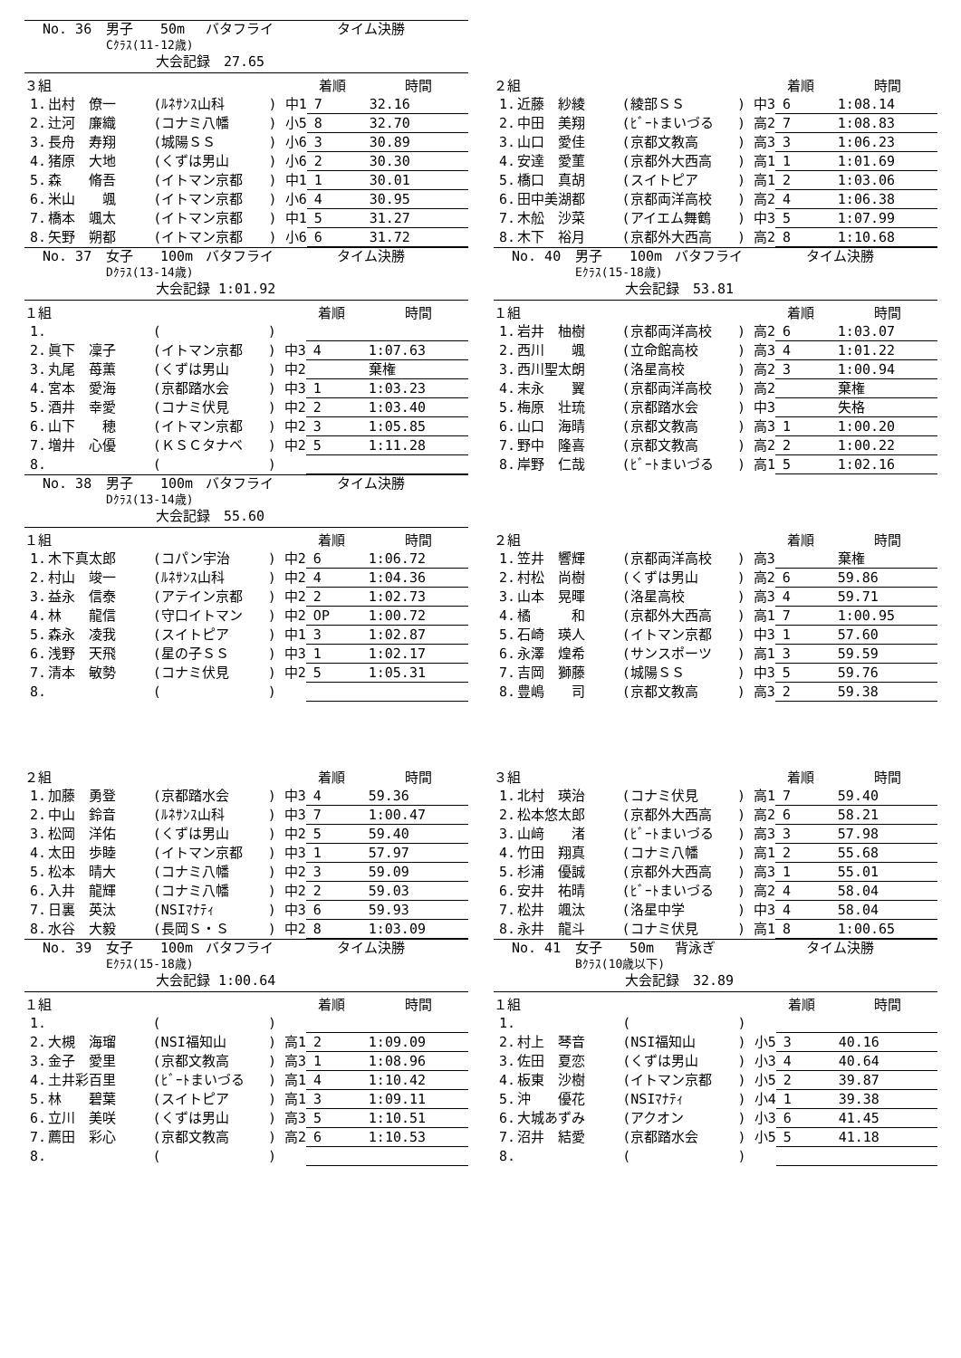No. 36 男子 50m バタフライ タイム決勝
Cｸﾗｽ(11-12歳)
大会記録　27.65
| ３組 | | | | 着順 | 時間 |
| --- | --- | --- | --- | --- | --- |
| 1. | 出村 僚一 | (ﾙﾈｻﾝｽ山科 | ) 中1 | 7 | 32.16 |
| 2. | 辻河 廉織 | (コナミ八幡 | ) 小5 | 8 | 32.70 |
| 3. | 長舟 寿翔 | (城陽ＳＳ | ) 小6 | 3 | 30.89 |
| 4. | 猪原 大地 | (くずは男山 | ) 小6 | 2 | 30.30 |
| 5. | 森 脩吾 | (イトマン京都 | ) 中1 | 1 | 30.01 |
| 6. | 米山 颯 | (イトマン京都 | ) 小6 | 4 | 30.95 |
| 7. | 橋本 颯太 | (イトマン京都 | ) 中1 | 5 | 31.27 |
| 8. | 矢野 朔都 | (イトマン京都 | ) 小6 | 6 | 31.72 |
No. 37 女子 100m バタフライ タイム決勝
Dｸﾗｽ(13-14歳)
大会記録 1:01.92
| １組 | | | | 着順 | 時間 |
| --- | --- | --- | --- | --- | --- |
| 1. | | ( | ) | | |
| 2. | 眞下 凜子 | (イトマン京都 | ) 中3 | 4 | 1:07.63 |
| 3. | 丸尾 苺薫 | (くずは男山 | ) 中2 | | 棄権 |
| 4. | 宮本 愛海 | (京都踏水会 | ) 中3 | 1 | 1:03.23 |
| 5. | 酒井 幸愛 | (コナミ伏見 | ) 中2 | 2 | 1:03.40 |
| 6. | 山下 穂 | (イトマン京都 | ) 中2 | 3 | 1:05.85 |
| 7. | 増井 心優 | (ＫＳＣタナベ | ) 中2 | 5 | 1:11.28 |
| 8. | | ( | ) | | |
No. 38 男子 100m バタフライ タイム決勝
Dｸﾗｽ(13-14歳)
大会記録　55.60
| １組 | | | | 着順 | 時間 |
| --- | --- | --- | --- | --- | --- |
| 1. | 木下真太郎 | (コパン宇治 | ) 中2 | 6 | 1:06.72 |
| 2. | 村山 竣一 | (ﾙﾈｻﾝｽ山科 | ) 中2 | 4 | 1:04.36 |
| 3. | 益永 信泰 | (アテイン京都 | ) 中2 | 2 | 1:02.73 |
| 4. | 林 龍信 | (守口イトマン | ) 中2 | OP | 1:00.72 |
| 5. | 森永 凌我 | (スイトピア | ) 中1 | 3 | 1:02.87 |
| 6. | 浅野 天飛 | (星の子ＳＳ | ) 中3 | 1 | 1:02.17 |
| 7. | 清本 敏勢 | (コナミ伏見 | ) 中2 | 5 | 1:05.31 |
| 8. | | ( | ) | | |
| ２組 | | | | 着順 | 時間 |
| --- | --- | --- | --- | --- | --- |
| 1. | 加藤 勇登 | (京都踏水会 | ) 中3 | 4 | 59.36 |
| 2. | 中山 鈴音 | (ﾙﾈｻﾝｽ山科 | ) 中3 | 7 | 1:00.47 |
| 3. | 松岡 洋佑 | (くずは男山 | ) 中2 | 5 | 59.40 |
| 4. | 太田 歩睦 | (イトマン京都 | ) 中3 | 1 | 57.97 |
| 5. | 松本 晴大 | (コナミ八幡 | ) 中2 | 3 | 59.09 |
| 6. | 入井 龍輝 | (コナミ八幡 | ) 中2 | 2 | 59.03 |
| 7. | 日裏 英汰 | (NSIﾏﾅﾃｨ | ) 中3 | 6 | 59.93 |
| 8. | 水谷 大毅 | (長岡Ｓ・Ｓ | ) 中2 | 8 | 1:03.09 |
No. 39 女子 100m バタフライ タイム決勝
Eｸﾗｽ(15-18歳)
大会記録 1:00.64
| １組 | | | | 着順 | 時間 |
| --- | --- | --- | --- | --- | --- |
| 1. | | ( | ) | | |
| 2. | 大槻 海瑠 | (NSI福知山 | ) 高1 | 2 | 1:09.09 |
| 3. | 金子 愛里 | (京都文教高 | ) 高3 | 1 | 1:08.96 |
| 4. | 土井彩百里 | (ﾋﾞｰﾄまいづる | ) 高1 | 4 | 1:10.42 |
| 5. | 林 碧葉 | (スイトピア | ) 高1 | 3 | 1:09.11 |
| 6. | 立川 美咲 | (くずは男山 | ) 高3 | 5 | 1:10.51 |
| 7. | 薦田 彩心 | (京都文教高 | ) 高2 | 6 | 1:10.53 |
| 8. | | ( | ) | | |
| ２組 | | | | 着順 | 時間 |
| --- | --- | --- | --- | --- | --- |
| 1. | 近藤 紗綾 | (綾部ＳＳ | ) 中3 | 6 | 1:08.14 |
| 2. | 中田 美翔 | (ﾋﾞｰﾄまいづる | ) 高2 | 7 | 1:08.83 |
| 3. | 山口 愛佳 | (京都文教高 | ) 高3 | 3 | 1:06.23 |
| 4. | 安達 愛菫 | (京都外大西高 | ) 高1 | 1 | 1:01.69 |
| 5. | 橋口 真胡 | (スイトピア | ) 高1 | 2 | 1:03.06 |
| 6. | 田中美湖都 | (京都両洋高校 | ) 高2 | 4 | 1:06.38 |
| 7. | 木舩 沙菜 | (アイエム舞鶴 | ) 中3 | 5 | 1:07.99 |
| 8. | 木下 裕月 | (京都外大西高 | ) 高2 | 8 | 1:10.68 |
No. 40 男子 100m バタフライ タイム決勝
Eｸﾗｽ(15-18歳)
大会記録　53.81
| １組 | | | | 着順 | 時間 |
| --- | --- | --- | --- | --- | --- |
| 1. | 岩井 柚樹 | (京都両洋高校 | ) 高2 | 6 | 1:03.07 |
| 2. | 西川 颯 | (立命館高校 | ) 高3 | 4 | 1:01.22 |
| 3. | 西川聖太朗 | (洛星高校 | ) 高2 | 3 | 1:00.94 |
| 4. | 末永 翼 | (京都両洋高校 | ) 高2 | | 棄権 |
| 5. | 梅原 壮琉 | (京都踏水会 | ) 中3 | | 失格 |
| 6. | 山口 海晴 | (京都文教高 | ) 高3 | 1 | 1:00.20 |
| 7. | 野中 隆喜 | (京都文教高 | ) 高2 | 2 | 1:00.22 |
| 8. | 岸野 仁哉 | (ﾋﾞｰﾄまいづる | ) 高1 | 5 | 1:02.16 |
| ２組 | | | | 着順 | 時間 |
| --- | --- | --- | --- | --- | --- |
| 1. | 笠井 響輝 | (京都両洋高校 | ) 高3 | | 棄権 |
| 2. | 村松 尚樹 | (くずは男山 | ) 高2 | 6 | 59.86 |
| 3. | 山本 晃暉 | (洛星高校 | ) 高3 | 4 | 59.71 |
| 4. | 橘 和 | (京都外大西高 | ) 高1 | 7 | 1:00.95 |
| 5. | 石崎 瑛人 | (イトマン京都 | ) 中3 | 1 | 57.60 |
| 6. | 永澤 煌希 | (サンスポーツ | ) 高1 | 3 | 59.59 |
| 7. | 吉岡 獅藤 | (城陽ＳＳ | ) 中3 | 5 | 59.76 |
| 8. | 豊嶋 司 | (京都文教高 | ) 高3 | 2 | 59.38 |
| ３組 | | | | 着順 | 時間 |
| --- | --- | --- | --- | --- | --- |
| 1. | 北村 瑛治 | (コナミ伏見 | ) 高1 | 7 | 59.40 |
| 2. | 松本悠太郎 | (京都外大西高 | ) 高2 | 6 | 58.21 |
| 3. | 山﨑 渚 | (ﾋﾞｰﾄまいづる | ) 高3 | 3 | 57.98 |
| 4. | 竹田 翔真 | (コナミ八幡 | ) 高1 | 2 | 55.68 |
| 5. | 杉浦 優誠 | (京都外大西高 | ) 高3 | 1 | 55.01 |
| 6. | 安井 祐晴 | (ﾋﾞｰﾄまいづる | ) 高2 | 4 | 58.04 |
| 7. | 松井 颯汰 | (洛星中学 | ) 中3 | 4 | 58.04 |
| 8. | 永井 龍斗 | (コナミ伏見 | ) 高1 | 8 | 1:00.65 |
No. 41 女子 50m 背泳ぎ タイム決勝
Bｸﾗｽ(10歳以下)
大会記録　32.89
| １組 | | | | 着順 | 時間 |
| --- | --- | --- | --- | --- | --- |
| 1. | | ( | ) | | |
| 2. | 村上 琴音 | (NSI福知山 | ) 小5 | 3 | 40.16 |
| 3. | 佐田 夏恋 | (くずは男山 | ) 小3 | 4 | 40.64 |
| 4. | 板東 沙樹 | (イトマン京都 | ) 小5 | 2 | 39.87 |
| 5. | 沖 優花 | (NSIﾏﾅﾃｨ | ) 小4 | 1 | 39.38 |
| 6. | 大城あずみ | (アクオン | ) 小3 | 6 | 41.45 |
| 7. | 沼井 結愛 | (京都踏水会 | ) 小5 | 5 | 41.18 |
| 8. | | ( | ) | | |